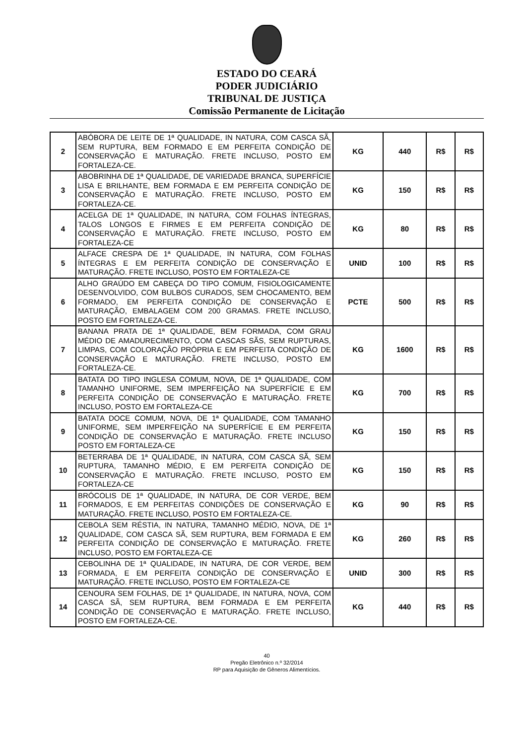ESTADO DO CEARÁ
PODER JUDICIÁRIO
TRIBUNAL DE JUSTIÇA
Comissão Permanente de Licitação
| 2 | ABÓBORA DE LEITE DE 1ª QUALIDADE, IN NATURA, COM CASCA SÃ, SEM RUPTURA, BEM FORMADO E EM PERFEITA CONDIÇÃO DE CONSERVAÇÃO E MATURAÇÃO. FRETE INCLUSO, POSTO EM FORTALEZA-CE. | KG | 440 | R$ | R$ |
| 3 | ABOBRINHA DE 1ª QUALIDADE, DE VARIEDADE BRANCA, SUPERFÍCIE LISA E BRILHANTE, BEM FORMADA E EM PERFEITA CONDIÇÃO DE CONSERVAÇÃO E MATURAÇÃO. FRETE INCLUSO, POSTO EM FORTALEZA-CE. | KG | 150 | R$ | R$ |
| 4 | ACELGA DE 1ª QUALIDADE, IN NATURA, COM FOLHAS ÍNTEGRAS, TALOS LONGOS E FIRMES E EM PERFEITA CONDIÇÃO DE CONSERVAÇÃO E MATURAÇÃO. FRETE INCLUSO, POSTO EM FORTALEZA-CE | KG | 80 | R$ | R$ |
| 5 | ALFACE CRESPA DE 1ª QUALIDADE, IN NATURA, COM FOLHAS ÍNTEGRAS E EM PERFEITA CONDIÇÃO DE CONSERVAÇÃO E MATURAÇÃO. FRETE INCLUSO, POSTO EM FORTALEZA-CE | UNID | 100 | R$ | R$ |
| 6 | ALHO GRAÚDO EM CABEÇA DO TIPO COMUM, FISIOLOGICAMENTE DESENVOLVIDO, COM BULBOS CURADOS, SEM CHOCAMENTO, BEM FORMADO, EM PERFEITA CONDIÇÃO DE CONSERVAÇÃO E MATURAÇÃO, EMBALAGEM COM 200 GRAMAS. FRETE INCLUSO, POSTO EM FORTALEZA-CE. | PCTE | 500 | R$ | R$ |
| 7 | BANANA PRATA DE 1ª QUALIDADE, BEM FORMADA, COM GRAU MÉDIO DE AMADURECIMENTO, COM CASCAS SÃS, SEM RUPTURAS, LIMPAS, COM COLORAÇÃO PRÓPRIA E EM PERFEITA CONDIÇÃO DE CONSERVAÇÃO E MATURAÇÃO. FRETE INCLUSO, POSTO EM FORTALEZA-CE. | KG | 1600 | R$ | R$ |
| 8 | BATATA DO TIPO INGLESA COMUM, NOVA, DE 1ª QUALIDADE, COM TAMANHO UNIFORME, SEM IMPERFEIÇÃO NA SUPERFÍCIE E EM PERFEITA CONDIÇÃO DE CONSERVAÇÃO E MATURAÇÃO. FRETE INCLUSO, POSTO EM FORTALEZA-CE | KG | 700 | R$ | R$ |
| 9 | BATATA DOCE COMUM, NOVA, DE 1ª QUALIDADE, COM TAMANHO UNIFORME, SEM IMPERFEIÇÃO NA SUPERFÍCIE E EM PERFEITA CONDIÇÃO DE CONSERVAÇÃO E MATURAÇÃO. FRETE INCLUSO POSTO EM FORTALEZA-CE | KG | 150 | R$ | R$ |
| 10 | BETERRABA DE 1ª QUALIDADE, IN NATURA, COM CASCA SÃ, SEM RUPTURA, TAMANHO MÉDIO, E EM PERFEITA CONDIÇÃO DE CONSERVAÇÃO E MATURAÇÃO. FRETE INCLUSO, POSTO EM FORTALEZA-CE | KG | 150 | R$ | R$ |
| 11 | BRÓCOLIS DE 1ª QUALIDADE, IN NATURA, DE COR VERDE, BEM FORMADOS, E EM PERFEITAS CONDIÇÕES DE CONSERVAÇÃO E MATURAÇÃO. FRETE INCLUSO, POSTO EM FORTALEZA-CE. | KG | 90 | R$ | R$ |
| 12 | CEBOLA SEM RÉSTIA, IN NATURA, TAMANHO MÉDIO, NOVA, DE 1ª QUALIDADE, COM CASCA SÃ, SEM RUPTURA, BEM FORMADA E EM PERFEITA CONDIÇÃO DE CONSERVAÇÃO E MATURAÇÃO. FRETE INCLUSO, POSTO EM FORTALEZA-CE | KG | 260 | R$ | R$ |
| 13 | CEBOLINHA DE 1ª QUALIDADE, IN NATURA, DE COR VERDE, BEM FORMADA, E EM PERFEITA CONDIÇÃO DE CONSERVAÇÃO E MATURAÇÃO. FRETE INCLUSO, POSTO EM FORTALEZA-CE | UNID | 300 | R$ | R$ |
| 14 | CENOURA SEM FOLHAS, DE 1ª QUALIDADE, IN NATURA, NOVA, COM CASCA SÃ, SEM RUPTURA, BEM FORMADA E EM PERFEITA CONDIÇÃO DE CONSERVAÇÃO E MATURAÇÃO. FRETE INCLUSO, POSTO EM FORTALEZA-CE. | KG | 440 | R$ | R$ |
40
Pregão Eletrônico n.º 32/2014
RP para Aquisição de Gêneros Alimentícios.